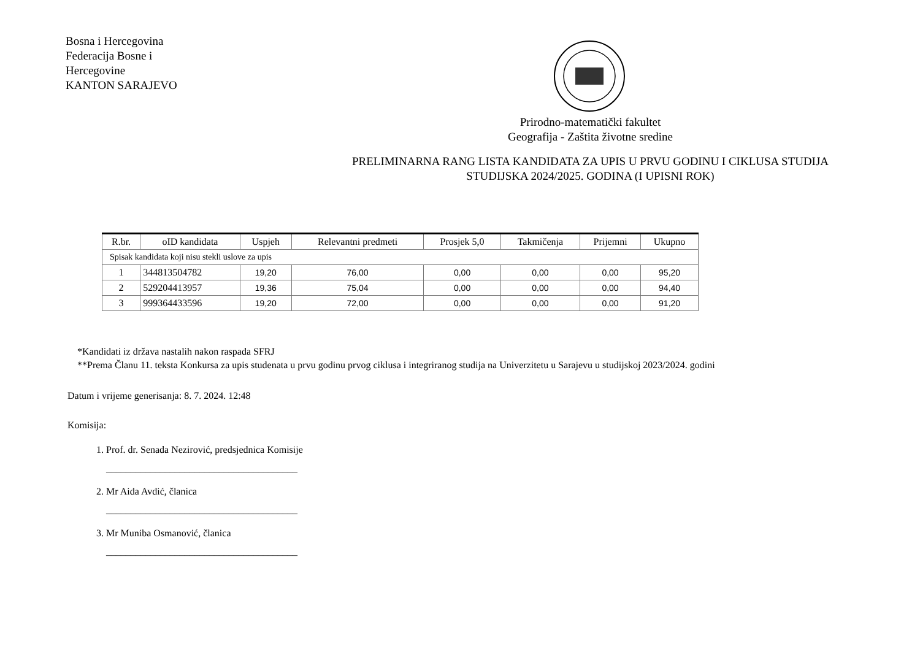Bosna i Hercegovina
Federacija Bosne i Hercegovine
KANTON SARAJEVO
Prirodno-matematički fakultet
Geografija - Zaštita životne sredine
PRELIMINARNA RANG LISTA KANDIDATA ZA UPIS U PRVU GODINU I CIKLUSA STUDIJA STUDIJSKA 2024/2025. GODINA (I UPISNI ROK)
| R.br. | oID kandidata | Uspjeh | Relevantni predmeti | Prosjek 5,0 | Takmičenja | Prijemni | Ukupno |
| --- | --- | --- | --- | --- | --- | --- | --- |
| Spisak kandidata koji nisu stekli uslove za upis | | | | | | | |
| 1 | 344813504782 | 19,20 | 76,00 | 0,00 | 0,00 | 0,00 | 95,20 |
| 2 | 529204413957 | 19,36 | 75,04 | 0,00 | 0,00 | 0,00 | 94,40 |
| 3 | 999364433596 | 19,20 | 72,00 | 0,00 | 0,00 | 0,00 | 91,20 |
*Kandidati iz država nastalih nakon raspada SFRJ
**Prema Članu 11. teksta Konkursa za upis studenata u prvu godinu prvog ciklusa i integriranog studija na Univerzitetu u Sarajevu u studijskoj 2023/2024. godini
Datum i vrijeme generisanja: 8. 7. 2024. 12:48
Komisija:
1. Prof. dr. Senada Nezirović, predsjednica Komisije
_______________________________________
2. Mr Aida Avdić, članica
_______________________________________
3. Mr Muniba Osmanović, članica
_______________________________________